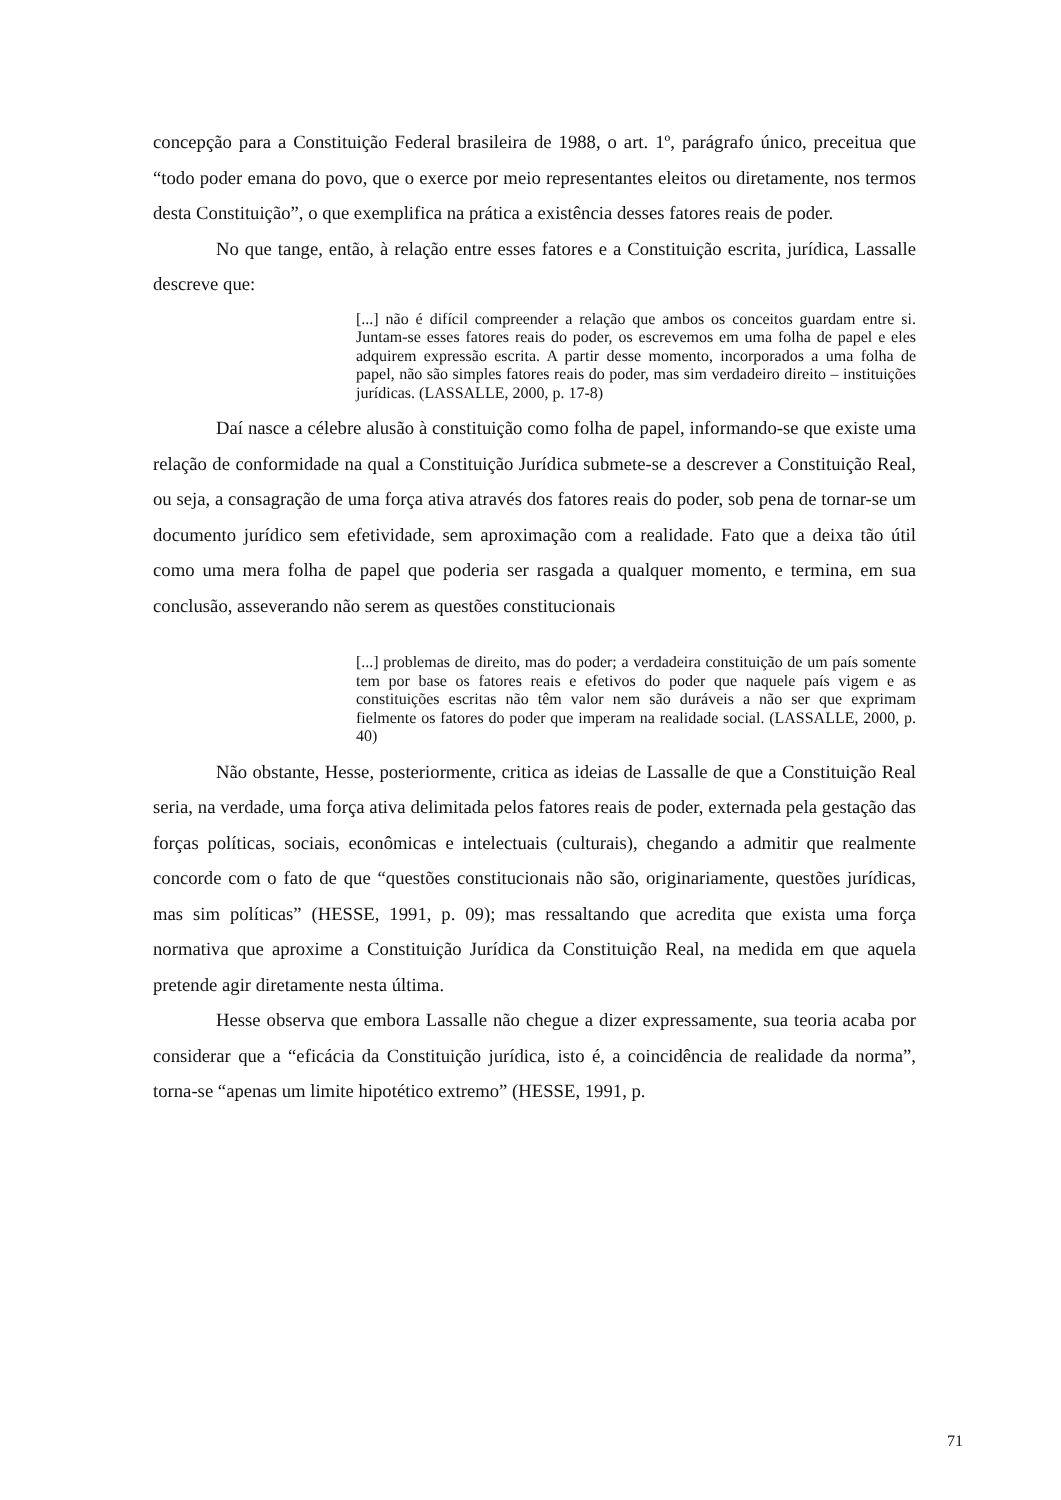concepção para a Constituição Federal brasileira de 1988, o art. 1º, parágrafo único, preceitua que “todo poder emana do povo, que o exerce por meio representantes eleitos ou diretamente, nos termos desta Constituição”, o que exemplifica na prática a existência desses fatores reais de poder.
No que tange, então, à relação entre esses fatores e a Constituição escrita, jurídica, Lassalle descreve que:
[...] não é difícil compreender a relação que ambos os conceitos guardam entre si. Juntam-se esses fatores reais do poder, os escrevemos em uma folha de papel e eles adquirem expressão escrita. A partir desse momento, incorporados a uma folha de papel, não são simples fatores reais do poder, mas sim verdadeiro direito – instituições jurídicas. (LASSALLE, 2000, p. 17-8)
Daí nasce a célebre alusão à constituição como folha de papel, informando-se que existe uma relação de conformidade na qual a Constituição Jurídica submete-se a descrever a Constituição Real, ou seja, a consagração de uma força ativa através dos fatores reais do poder, sob pena de tornar-se um documento jurídico sem efetividade, sem aproximação com a realidade. Fato que a deixa tão útil como uma mera folha de papel que poderia ser rasgada a qualquer momento, e termina, em sua conclusão, asseverando não serem as questões constitucionais
[...] problemas de direito, mas do poder; a verdadeira constituição de um país somente tem por base os fatores reais e efetivos do poder que naquele país vigem e as constituições escritas não têm valor nem são duráveis a não ser que exprimam fielmente os fatores do poder que imperam na realidade social. (LASSALLE, 2000, p. 40)
Não obstante, Hesse, posteriormente, critica as ideias de Lassalle de que a Constituição Real seria, na verdade, uma força ativa delimitada pelos fatores reais de poder, externada pela gestação das forças políticas, sociais, econômicas e intelectuais (culturais), chegando a admitir que realmente concorde com o fato de que “questões constitucionais não são, originariamente, questões jurídicas, mas sim políticas” (HESSE, 1991, p. 09); mas ressaltando que acredita que exista uma força normativa que aproxime a Constituição Jurídica da Constituição Real, na medida em que aquela pretende agir diretamente nesta última.
Hesse observa que embora Lassalle não chegue a dizer expressamente, sua teoria acaba por considerar que a “eficácia da Constituição jurídica, isto é, a coincidência de realidade da norma”, torna-se “apenas um limite hipotético extremo” (HESSE, 1991, p.
71